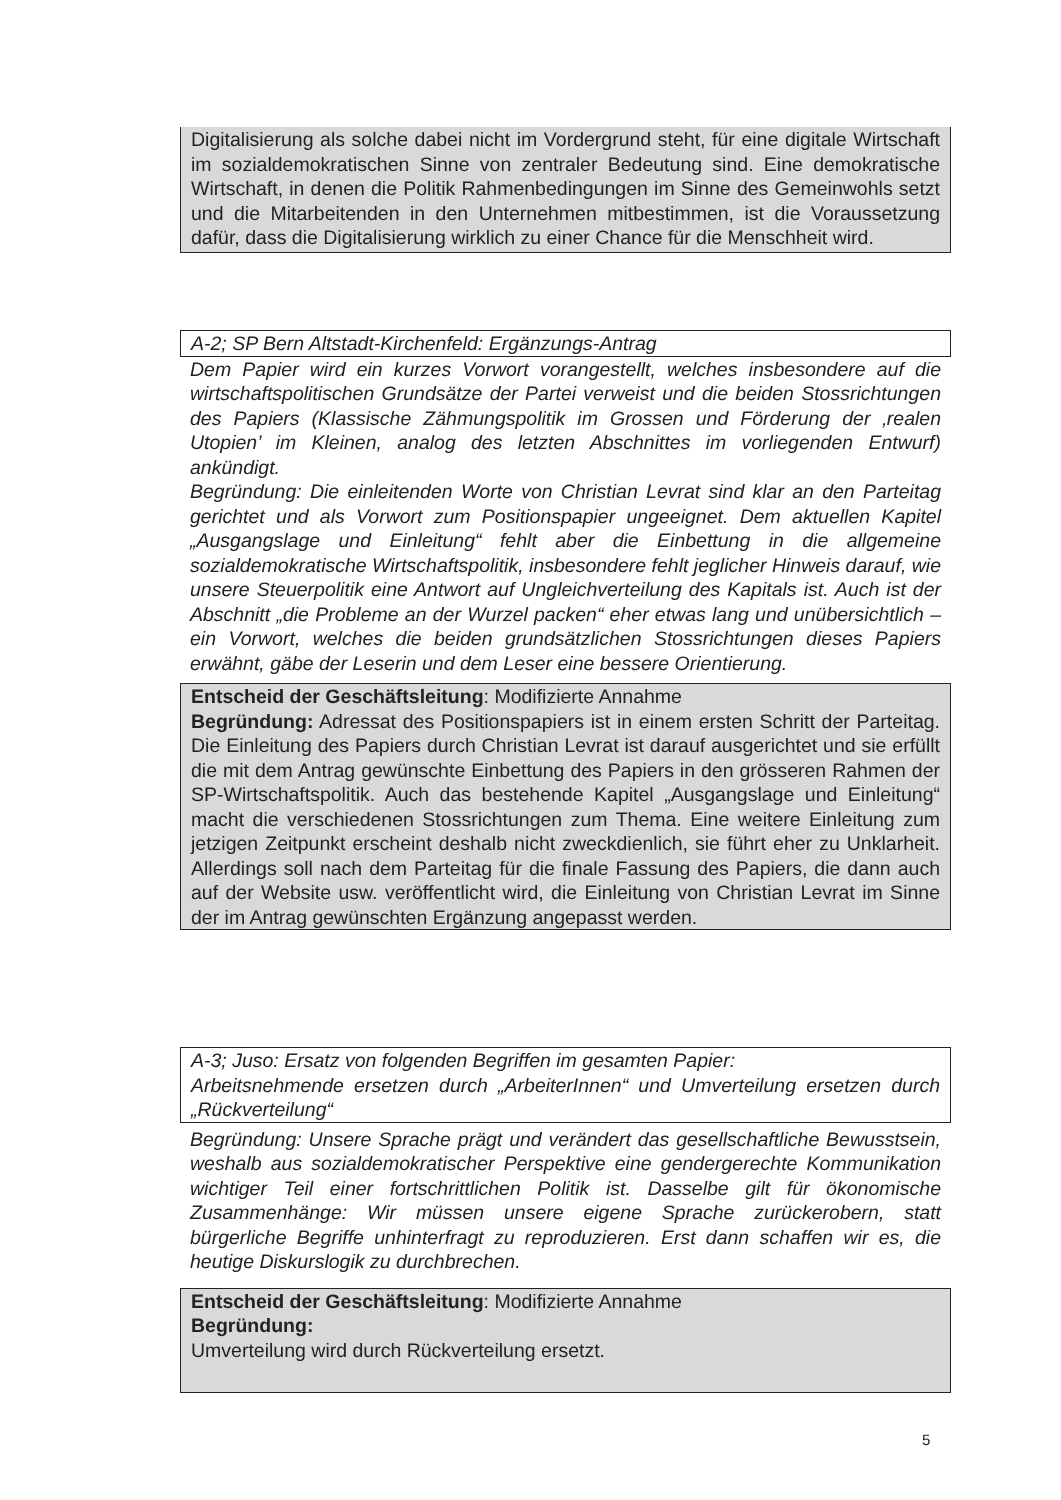Digitalisierung als solche dabei nicht im Vordergrund steht, für eine digitale Wirtschaft im sozialdemokratischen Sinne von zentraler Bedeutung sind. Eine demokratische Wirtschaft, in denen die Politik Rahmenbedingungen im Sinne des Gemeinwohls setzt und die Mitarbeitenden in den Unternehmen mitbestimmen, ist die Voraussetzung dafür, dass die Digitalisierung wirklich zu einer Chance für die Menschheit wird.
A-2; SP Bern Altstadt-Kirchenfeld: Ergänzungs-Antrag
Dem Papier wird ein kurzes Vorwort vorangestellt, welches insbesondere auf die wirtschaftspolitischen Grundsätze der Partei verweist und die beiden Stossrichtungen des Papiers (Klassische Zähmungspolitik im Grossen und Förderung der ‚realen Utopien’ im Kleinen, analog des letzten Abschnittes im vorliegenden Entwurf) ankündigt.
Begründung: Die einleitenden Worte von Christian Levrat sind klar an den Parteitag gerichtet und als Vorwort zum Positionspapier ungeeignet. Dem aktuellen Kapitel „Ausgangslage und Einleitung“ fehlt aber die Einbettung in die allgemeine sozialdemokratische Wirtschaftspolitik, insbesondere fehlt jeglicher Hinweis darauf, wie unsere Steuerpolitik eine Antwort auf Ungleichverteilung des Kapitals ist. Auch ist der Abschnitt „die Probleme an der Wurzel packen“ eher etwas lang und unübersichtlich – ein Vorwort, welches die beiden grundsätzlichen Stossrichtungen dieses Papiers erwähnt, gäbe der Leserin und dem Leser eine bessere Orientierung.
Entscheid der Geschäftsleitung: Modifizierte Annahme
Begründung: Adressat des Positionspapiers ist in einem ersten Schritt der Parteitag. Die Einleitung des Papiers durch Christian Levrat ist darauf ausgerichtet und sie erfüllt die mit dem Antrag gewünschte Einbettung des Papiers in den grösseren Rahmen der SP-Wirtschaftspolitik. Auch das bestehende Kapitel „Ausgangslage und Einleitung“ macht die verschiedenen Stossrichtungen zum Thema. Eine weitere Einleitung zum jetzigen Zeitpunkt erscheint deshalb nicht zweckdienlich, sie führt eher zu Unklarheit. Allerdings soll nach dem Parteitag für die finale Fassung des Papiers, die dann auch auf der Website usw. veröffentlicht wird, die Einleitung von Christian Levrat im Sinne der im Antrag gewünschten Ergänzung angepasst werden.
A-3; Juso: Ersatz von folgenden Begriffen im gesamten Papier:
Arbeitsnehmende ersetzen durch „ArbeiterInnen“ und Umverteilung ersetzen durch „Rückverteilung“
Begründung: Unsere Sprache prägt und verändert das gesellschaftliche Bewusstsein, weshalb aus sozialdemokratischer Perspektive eine gendergerechte Kommunikation wichtiger Teil einer fortschrittlichen Politik ist. Dasselbe gilt für ökonomische Zusammenhänge: Wir müssen unsere eigene Sprache zurückerobern, statt bürgerliche Begriffe unhinterfragt zu reproduzieren. Erst dann schaffen wir es, die heutige Diskurslogik zu durchbrechen.
Entscheid der Geschäftsleitung: Modifizierte Annahme
Begründung:
Umverteilung wird durch Rückverteilung ersetzt.
5